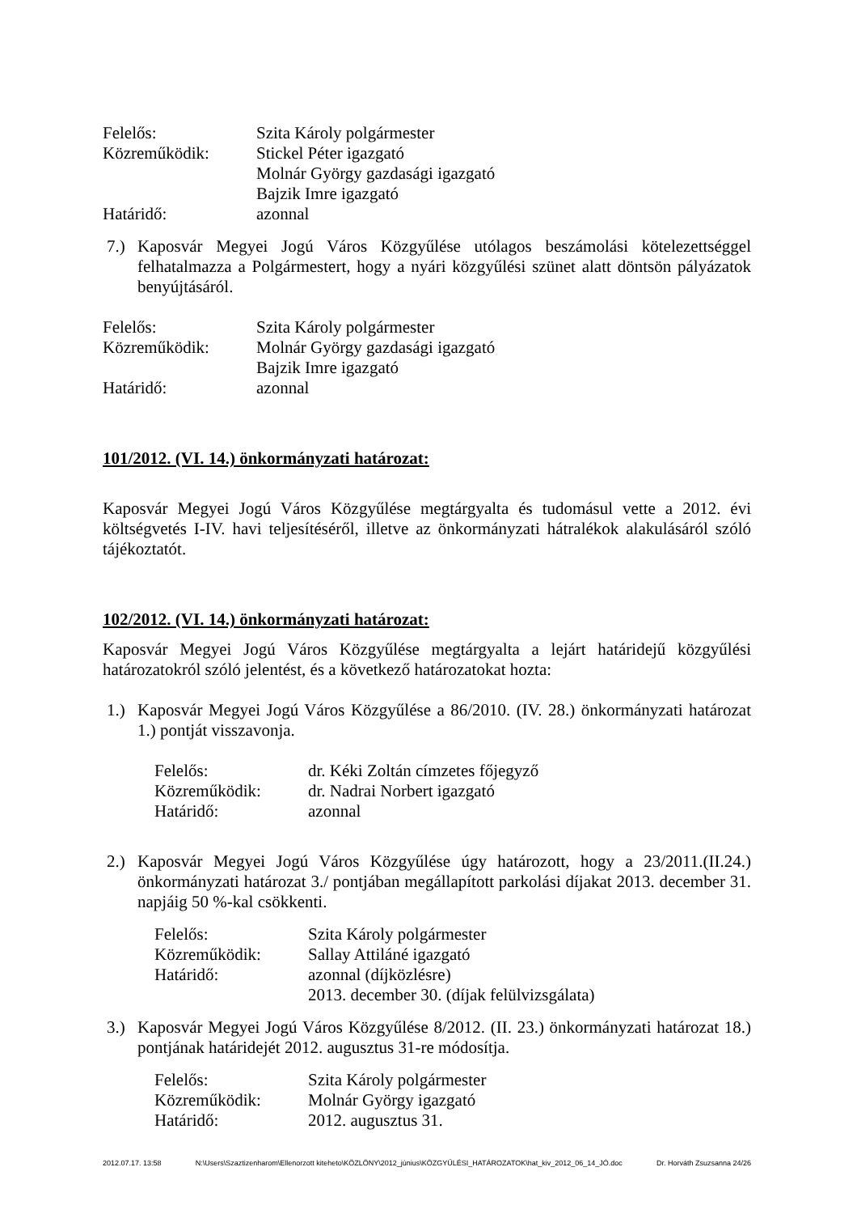Felelős: Szita Károly polgármester
Közreműködik: Stickel Péter igazgató
Molnár György gazdasági igazgató
Bajzik Imre igazgató
Határidő: azonnal
7.) Kaposvár Megyei Jogú Város Közgyűlése utólagos beszámolási kötelezettséggel felhatalmazza a Polgármestert, hogy a nyári közgyűlési szünet alatt döntsön pályázatok benyújtásáról.
Felelős: Szita Károly polgármester
Közreműködik: Molnár György gazdasági igazgató
Bajzik Imre igazgató
Határidő: azonnal
101/2012. (VI. 14.) önkormányzati határozat:
Kaposvár Megyei Jogú Város Közgyűlése megtárgyalta és tudomásul vette a 2012. évi költségvetés I-IV. havi teljesítéséről, illetve az önkormányzati hátralékok alakulásáról szóló tájékoztatót.
102/2012. (VI. 14.) önkormányzati határozat:
Kaposvár Megyei Jogú Város Közgyűlése megtárgyalta a lejárt határidejű közgyűlési határozatokról szóló jelentést, és a következő határozatokat hozta:
1.) Kaposvár Megyei Jogú Város Közgyűlése a 86/2010. (IV. 28.) önkormányzati határozat 1.) pontját visszavonja.
Felelős: dr. Kéki Zoltán címzetes főjegyző
Közreműködik: dr. Nadrai Norbert igazgató
Határidő: azonnal
2.) Kaposvár Megyei Jogú Város Közgyűlése úgy határozott, hogy a 23/2011.(II.24.) önkormányzati határozat 3./ pontjában megállapított parkolási díjakat 2013. december 31. napjáig 50 %-kal csökkenti.
Felelős: Szita Károly polgármester
Közreműködik: Sallay Attiláné igazgató
Határidő: azonnal (díjközlésre)
2013. december 30. (díjak felülvizsgálata)
3.) Kaposvár Megyei Jogú Város Közgyűlése 8/2012. (II. 23.) önkormányzati határozat 18.) pontjának határidejét 2012. augusztus 31-re módosítja.
Felelős: Szita Károly polgármester
Közreműködik: Molnár György igazgató
Határidő: 2012. augusztus 31.
2012.07.17. 13:58 N:\Users\Szaztizenharom\Ellenorzott kiteheto\KÖZLÖNY\2012_június\KÖZGYŰLÉSI_HATÁROZATOK\hat_kiv_2012_06_14_JÓ.doc Dr. Horváth Zsuzsanna 24/26